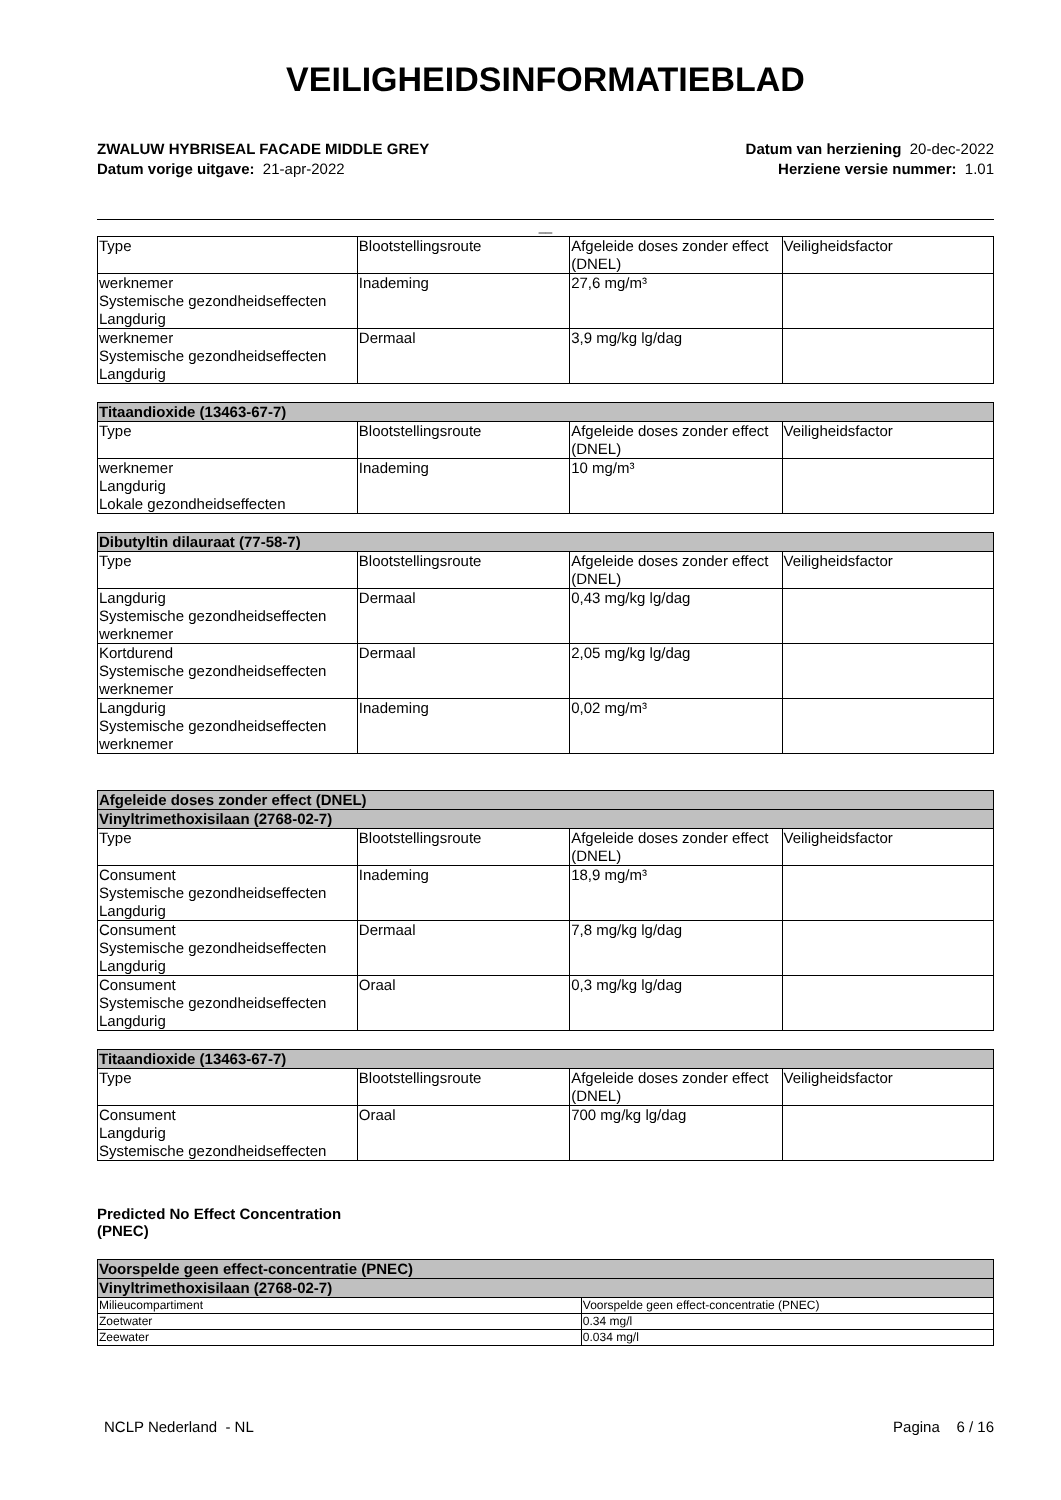VEILIGHEIDSINFORMATIEBLAD
ZWALUW HYBRISEAL FACADE MIDDLE GREY
Datum vorige uitgave: 21-apr-2022
Datum van herziening 20-dec-2022
Herziene versie nummer: 1.01
__
| Type | Blootstellingsroute | Afgeleide doses zonder effect (DNEL) | Veiligheidsfactor |
| werknemer Systemische gezondheidseffecten Langdurig | Inademing | 27,6 mg/m³ | |
| werknemer Systemische gezondheidseffecten Langdurig | Dermaal | 3,9 mg/kg lg/dag | |
| Titaandioxide (13463-67-7) | | | |
| --- | --- | --- | --- |
| Type | Blootstellingsroute | Afgeleide doses zonder effect (DNEL) | Veiligheidsfactor |
| werknemer Langdurig Lokale gezondheidseffecten | Inademing | 10 mg/m³ | |
| Dibutyltin dilauraat (77-58-7) | | | |
| --- | --- | --- | --- |
| Type | Blootstellingsroute | Afgeleide doses zonder effect (DNEL) | Veiligheidsfactor |
| Langdurig Systemische gezondheidseffecten werknemer | Dermaal | 0,43 mg/kg lg/dag | |
| Kortdurend Systemische gezondheidseffecten werknemer | Dermaal | 2,05 mg/kg lg/dag | |
| Langdurig Systemische gezondheidseffecten werknemer | Inademing | 0,02 mg/m³ | |
| Afgeleide doses zonder effect (DNEL) | | | |
| --- | --- | --- | --- |
| Vinyltrimethoxisilaan (2768-02-7) | | | |
| Type | Blootstellingsroute | Afgeleide doses zonder effect (DNEL) | Veiligheidsfactor |
| Consument Systemische gezondheidseffecten Langdurig | Inademing | 18,9 mg/m³ | |
| Consument Systemische gezondheidseffecten Langdurig | Dermaal | 7,8 mg/kg lg/dag | |
| Consument Systemische gezondheidseffecten Langdurig | Oraal | 0,3 mg/kg lg/dag | |
| Titaandioxide (13463-67-7) | | | |
| --- | --- | --- | --- |
| Type | Blootstellingsroute | Afgeleide doses zonder effect (DNEL) | Veiligheidsfactor |
| Consument Langdurig Systemische gezondheidseffecten | Oraal | 700 mg/kg lg/dag | |
Predicted No Effect Concentration
(PNEC)
| Voorspelde geen effect-concentratie (PNEC) | |
| --- | --- |
| Vinyltrimethoxisilaan (2768-02-7) | |
| Milieucompartiment | Voorspelde geen effect-concentratie (PNEC) |
| Zoetwater | 0.34 mg/l |
| Zeewater | 0.034 mg/l |
NCLP Nederland - NL Pagina 6 / 16